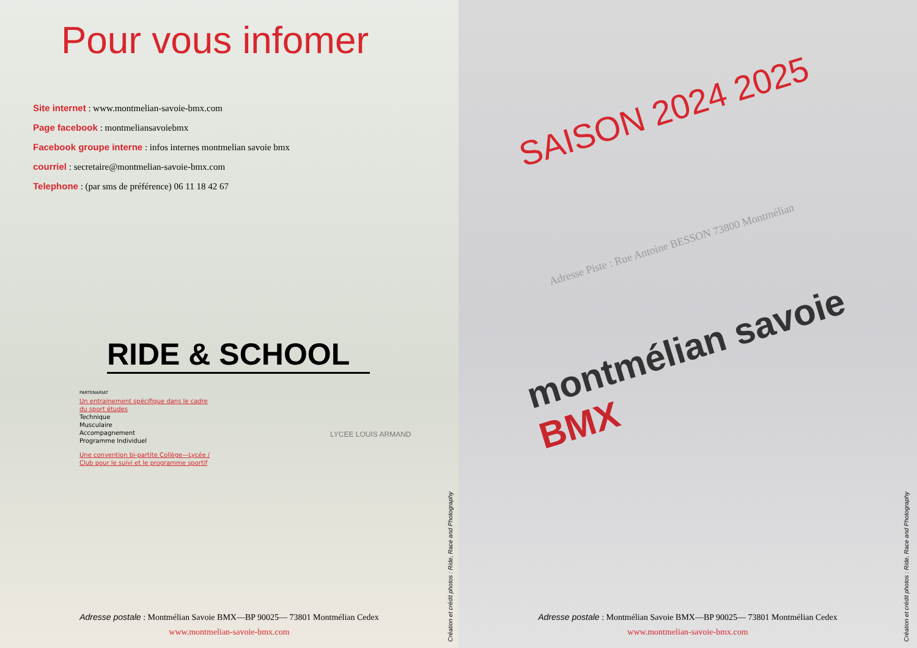Pour vous infomer
Site internet : www.montmelian-savoie-bmx.com
Page facebook : montmeliansavoiebmx
Facebook groupe interne : infos internes montmelian savoie bmx
courriel : secretaire@montmelian-savoie-bmx.com
Telephone : (par sms de préférence) 06 11 18 42 67
RIDE & SCHOOL
PARTENARIAT
Un entrainement spécifique dans le cadre
du sport études
Technique
Musculaire
Accompagnement
Programme Individuel
Une convention bi-partite Collège—Lycée /
Club pour le suivi et le programme sportif
LYCEE LOUIS ARMAND
Adresse postale : Montmélian Savoie BMX—BP 90025— 73801 Montmélian Cedex
www.montmelian-savoie-bmx.com
Création et crédit photos : Ride, Race and Photography
SAISON 2024 2025
montmélian savoie BMX
Adresse Piste : Rue Antoine BESSON 73800 Montmélian
Adresse postale : Montmélian Savoie BMX—BP 90025— 73801 Montmélian Cedex
www.montmelian-savoie-bmx.com
Création et crédit photos : Ride, Race and Photography